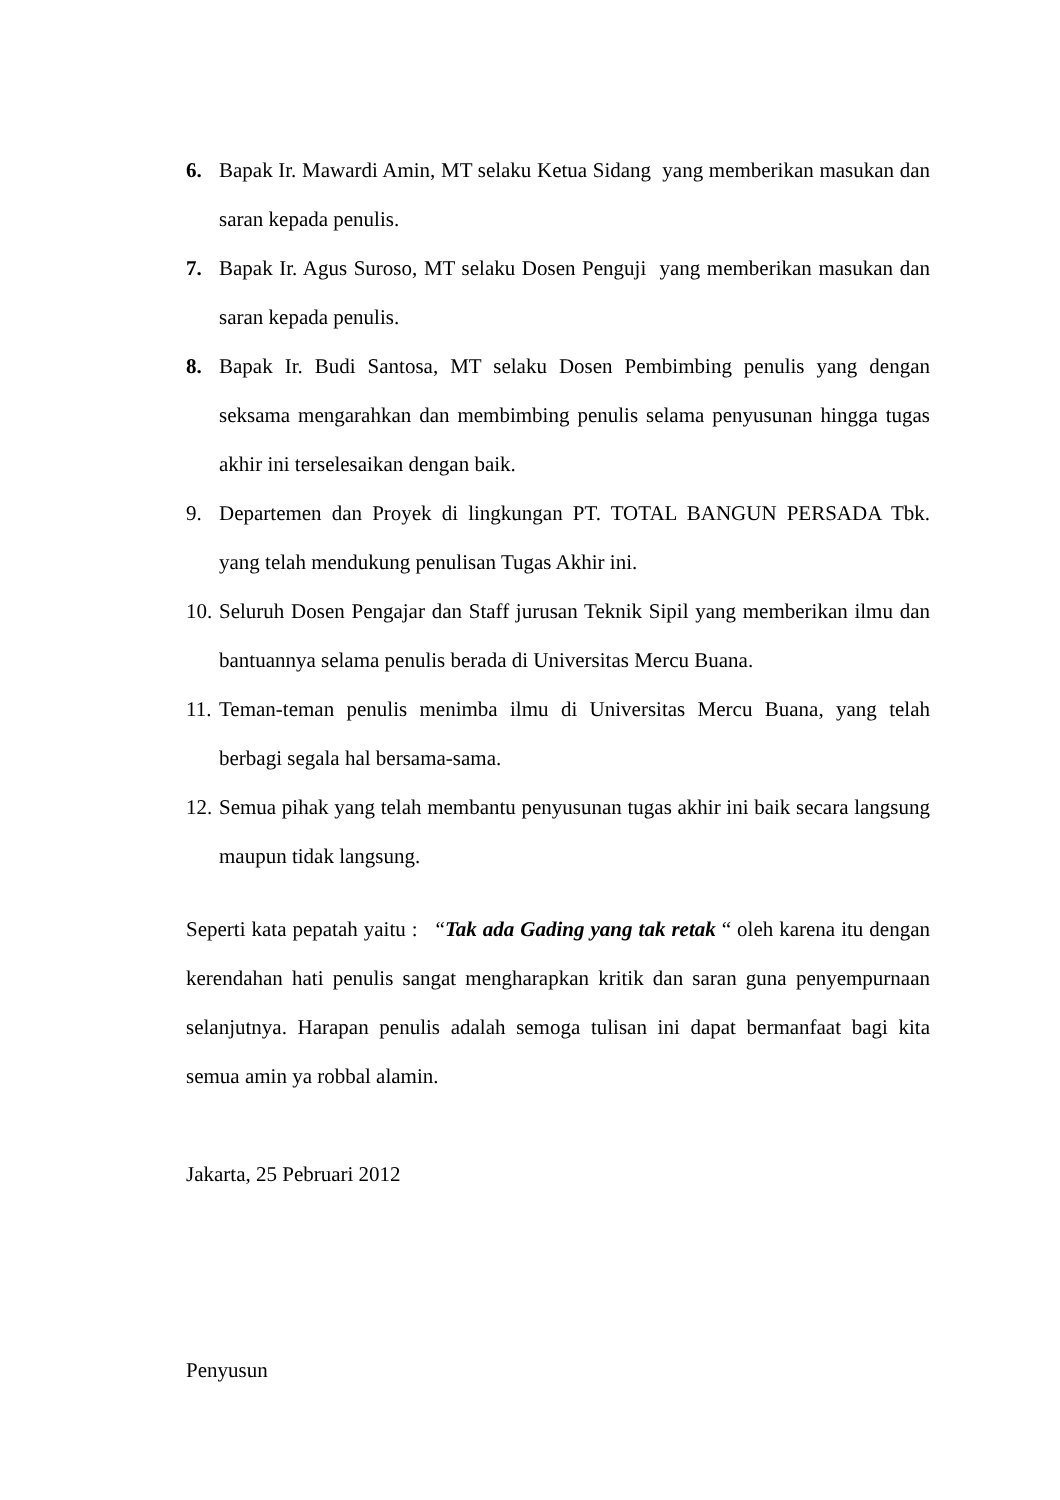6. Bapak Ir. Mawardi Amin, MT selaku Ketua Sidang yang memberikan masukan dan saran kepada penulis.
7. Bapak Ir. Agus Suroso, MT selaku Dosen Penguji yang memberikan masukan dan saran kepada penulis.
8. Bapak Ir. Budi Santosa, MT selaku Dosen Pembimbing penulis yang dengan seksama mengarahkan dan membimbing penulis selama penyusunan hingga tugas akhir ini terselesaikan dengan baik.
9. Departemen dan Proyek di lingkungan PT. TOTAL BANGUN PERSADA Tbk. yang telah mendukung penulisan Tugas Akhir ini.
10.
Seluruh Dosen Pengajar dan Staff jurusan Teknik Sipil yang memberikan ilmu dan bantuannya selama penulis berada di Universitas Mercu Buana.
11.
Teman-teman penulis menimba ilmu di Universitas Mercu Buana, yang telah berbagi segala hal bersama-sama.
12.
Semua pihak yang telah membantu penyusunan tugas akhir ini baik secara langsung maupun tidak langsung.
Seperti kata pepatah yaitu : “Tak ada Gading yang tak retak “ oleh karena itu dengan kerendahan hati penulis sangat mengharapkan kritik dan saran guna penyempurnaan selanjutnya. Harapan penulis adalah semoga tulisan ini dapat bermanfaat bagi kita semua amin ya robbal alamin.
Jakarta, 25 Pebruari 2012
Penyusun